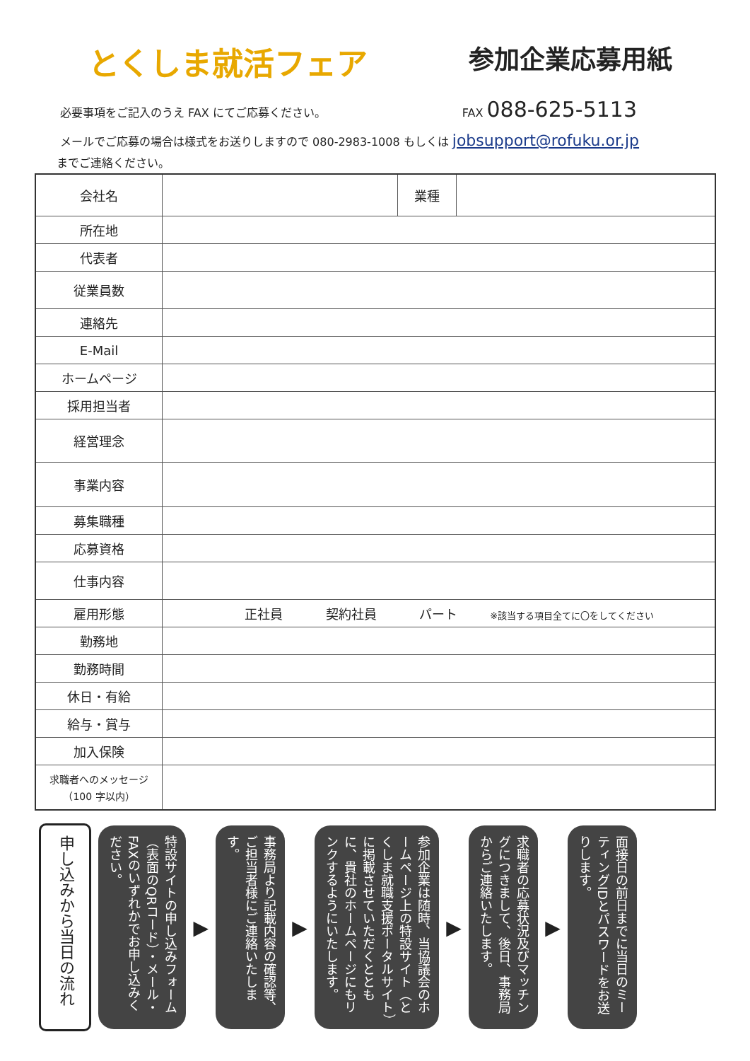とくしま就活フェア
参加企業応募用紙
必要事項をご記入のうえ FAX にてご応募ください。 FAX 088-625-5113
メールでご応募の場合は様式をお送りしますので 080-2983-1008 もしくは jobsupport@rofuku.or.jp
までご連絡ください。
| 会社名 | | 業種 | |
| 所在地 | | | |
| 代表者 | | | |
| 従業員数 | | | |
| 連絡先 | | | |
| E-Mail | | | |
| ホームページ | | | |
| 採用担当者 | | | |
| 経営理念 | | | |
| 事業内容 | | | |
| 募集職種 | | | |
| 応募資格 | | | |
| 仕事内容 | | | |
| 雇用形態 | 正社員 契約社員 パート ※該当する項目全てに〇をしてください | | |
| 勤務地 | | | |
| 勤務時間 | | | |
| 休日・有給 | | | |
| 給与・賞与 | | | |
| 加入保険 | | | |
| 求職者へのメッセージ （100 字以内） | | | |
申し込みから当日の流れ
特設サイトの申し込みフォーム（表面のQRコード）・メール・FAXのいずれかでお申し込みください。
▶
事務局より記載内容の確認等、ご担当者様にご連絡いたします。
▶
参加企業は随時、当協議会のホームページ上の特設サイト（とくしま就職支援ポータルサイト）に掲載させていただくとともに、貴社のホームページにもリンクするようにいたします。
▶
求職者の応募状況及びマッチングにつきまして、後日、事務局からご連絡いたします。
▶
面接日の前日までに当日のミーティングIDとパスワードをお送りします。